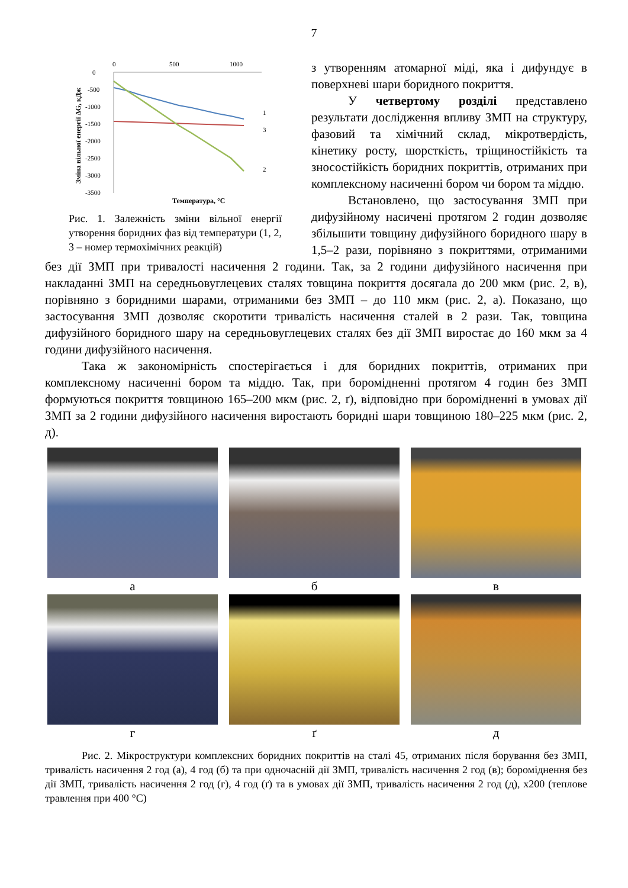7
0
500
1000
0
-500
-1000
-1500
-2000
-2500
-3000
-3500
1
3
2
Температура, °С
Зміна вільної енергії ΔG, кДж
Рис. 1. Залежність зміни вільної енергії утворення боридних фаз від температури (1, 2, 3 – номер термохімічних реакцій)
з утворенням атомарної міді, яка і дифундує в поверхневі шари боридного покриття.
У четвертому розділі представлено результати дослідження впливу ЗМП на структуру, фазовий та хімічний склад, мікротвердість, кінетику росту, шорсткість, тріщиностійкість та зносостійкість боридних покриттів, отриманих при комплексному насиченні бором чи бором та міддю.
Встановлено, що застосування ЗМП при дифузійному насичені протягом 2 годин дозволяє збільшити товщину дифузійного боридного шару в 1,5–2 рази, порівняно з покриттями, отриманими без дії ЗМП при тривалості насичення 2 години. Так, за 2 години дифузійного насичення при накладанні ЗМП на середньовуглецевих сталях товщина покриття досягала до 200 мкм (рис. 2, в), порівняно з боридними шарами, отриманими без ЗМП – до 110 мкм (рис. 2, а). Показано, що застосування ЗМП дозволяє скоротити тривалість насичення сталей в 2 рази. Так, товщина дифузійного боридного шару на середньовуглецевих сталях без дії ЗМП виростає до 160 мкм за 4 години дифузійного насичення.
Така ж закономірність спостерігається і для боридних покриттів, отриманих при комплексному насиченні бором та міддю. Так, при боромідненні протягом 4 годин без ЗМП формуються покриття товщиною 165–200 мкм (рис. 2, ґ), відповідно при боромідненні в умовах дії ЗМП за 2 години дифузійного насичення виростають боридні шари товщиною 180–225 мкм (рис. 2, д).
а
б
в
г
ґ
д
Рис. 2. Мікроструктури комплексних боридних покриттів на сталі 45, отриманих після борування без ЗМП, тривалість насичення 2 год (а), 4 год (б) та при одночасній дії ЗМП, тривалість насичення 2 год (в); бороміднення без дії ЗМП, тривалість насичення 2 год (г), 4 год (ґ) та в умовах дії ЗМП, тривалість насичення 2 год (д), х200 (теплове травлення при 400 °С)